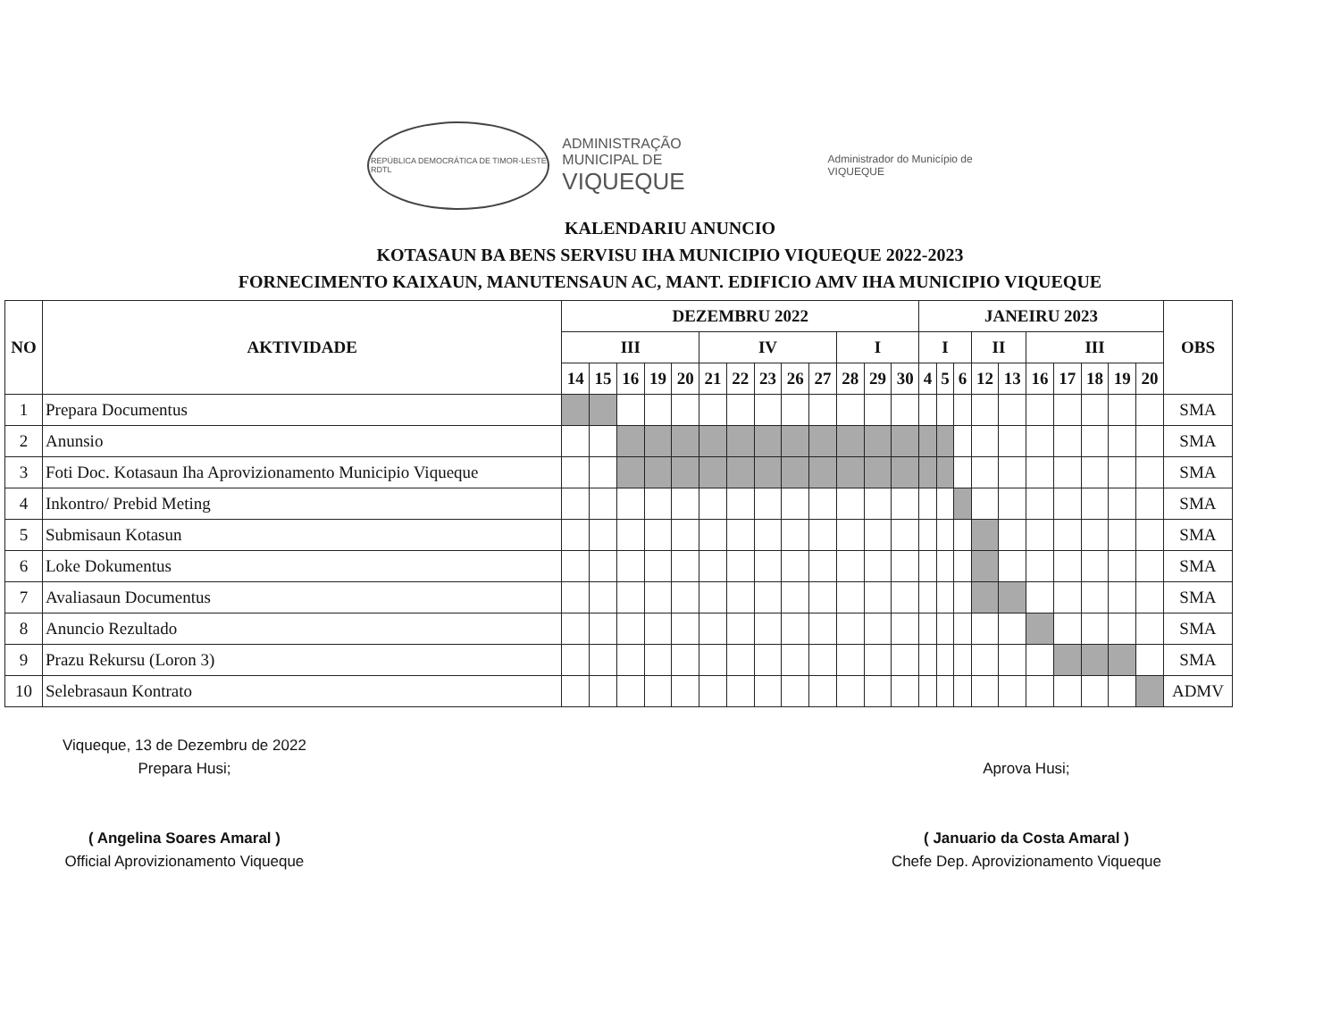REPÚBLICA DEMOCRÁTICA DE TIMOR-LESTE
RDTL
ADMINISTRAÇÃO
MUNICIPAL DE
VIQUEQUE
Administrador do Município de
VIQUEQUE
KALENDARIU ANUNCIO
KOTASAUN BA BENS SERVISU IHA MUNICIPIO VIQUEQUE 2022-2023
FORNECIMENTO KAIXAUN, MANUTENSAUN AC, MANT. EDIFICIO AMV IHA MUNICIPIO VIQUEQUE
| NO | AKTIVIDADE | DEZEMBRU 2022 | | | | | | | | | | | | | JANEIRU 2023 | | | | | | | | | | OBS |
| --- | --- | --- | --- | --- | --- | --- | --- | --- | --- | --- | --- | --- | --- | --- | --- | --- | --- | --- | --- | --- | --- | --- | --- | --- | --- |
| | | III | | | | | IV | | | | | I | | | I | | | II | | III | | | | | |
| | | 14 | 15 | 16 | 19 | 20 | 21 | 22 | 23 | 26 | 27 | 28 | 29 | 30 | 4 | 5 | 6 | 12 | 13 | 16 | 17 | 18 | 19 | 20 | |
| 1 | Prepara Documentus | | | | | | | | | | | | | | | | | | | | | | | | SMA |
| 2 | Anunsio | | | | | | | | | | | | | | | | | | | | | | | | SMA |
| 3 | Foti Doc. Kotasaun Iha Aprovizionamento Municipio Viqueque | | | | | | | | | | | | | | | | | | | | | | | | SMA |
| 4 | Inkontro/ Prebid Meting | | | | | | | | | | | | | | | | | | | | | | | | SMA |
| 5 | Submisaun Kotasun | | | | | | | | | | | | | | | | | | | | | | | | SMA |
| 6 | Loke Dokumentus | | | | | | | | | | | | | | | | | | | | | | | | SMA |
| 7 | Avaliasaun Documentus | | | | | | | | | | | | | | | | | | | | | | | | SMA |
| 8 | Anuncio Rezultado | | | | | | | | | | | | | | | | | | | | | | | | SMA |
| 9 | Prazu Rekursu (Loron 3) | | | | | | | | | | | | | | | | | | | | | | | | SMA |
| 10 | Selebrasaun Kontrato | | | | | | | | | | | | | | | | | | | | | | | | ADMV |
Viqueque, 13 de Dezembru de 2022
Prepara Husi;
( Angelina Soares Amaral )
Official Aprovizionamento Viqueque
Aprova Husi;
( Januario da Costa Amaral )
Chefe Dep. Aprovizionamento Viqueque